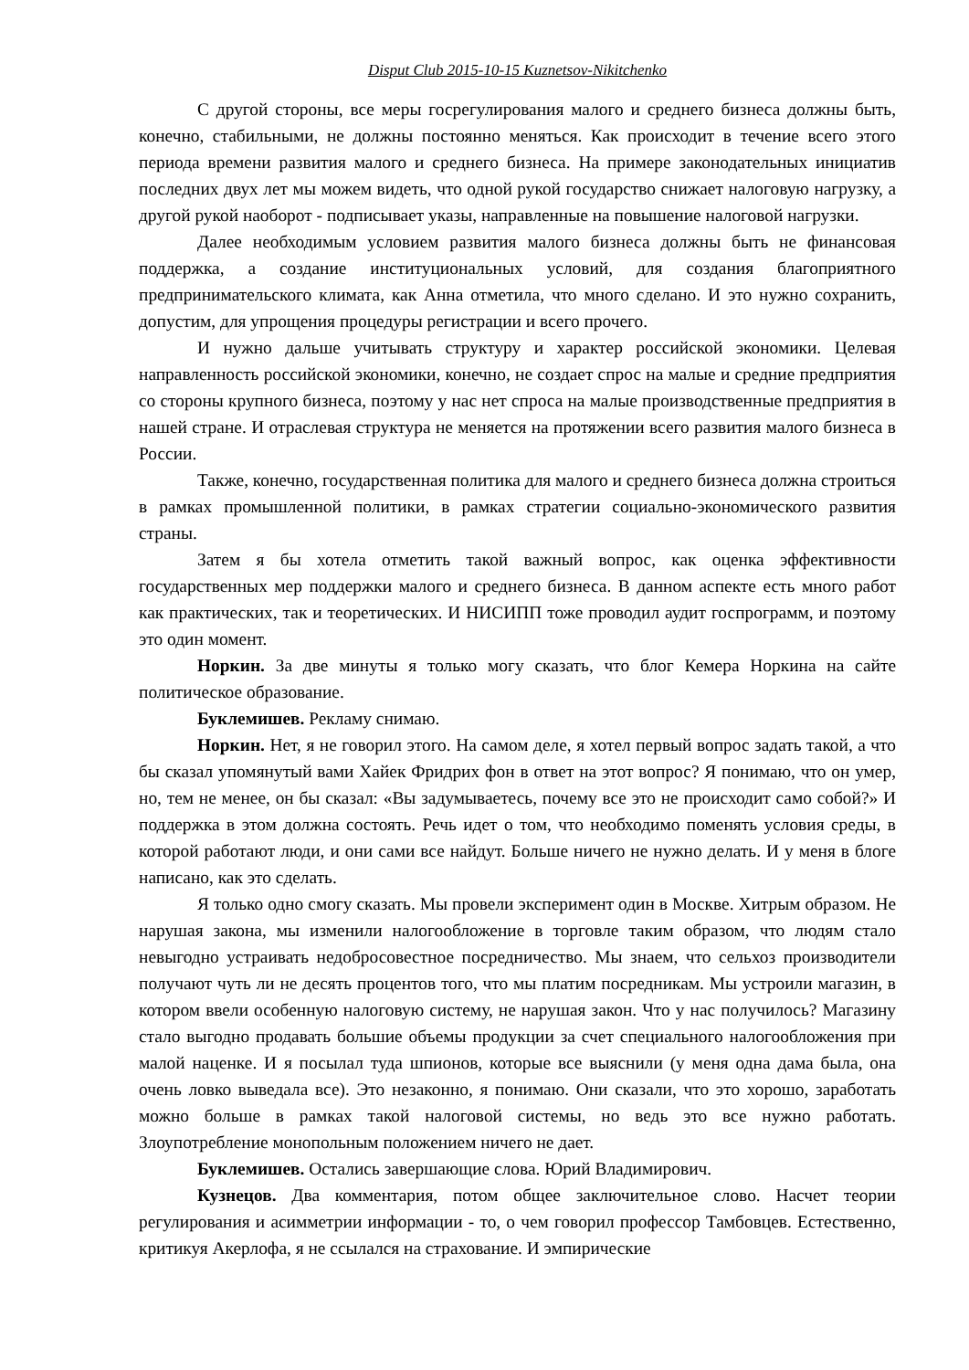Disput Club 2015-10-15 Kuznetsov-Nikitchenko
С другой стороны, все меры госрегулирования малого и среднего бизнеса должны быть, конечно, стабильными, не должны постоянно меняться. Как происходит в течение всего этого периода времени развития малого и среднего бизнеса. На примере законодательных инициатив последних двух лет мы можем видеть, что одной рукой государство снижает налоговую нагрузку, а другой рукой наоборот - подписывает указы, направленные на повышение налоговой нагрузки.
Далее необходимым условием развития малого бизнеса должны быть не финансовая поддержка, а создание институциональных условий, для создания благоприятного предпринимательского климата, как Анна отметила, что много сделано. И это нужно сохранить, допустим, для упрощения процедуры регистрации и всего прочего.
И нужно дальше учитывать структуру и характер российской экономики. Целевая направленность российской экономики, конечно, не создает спрос на малые и средние предприятия со стороны крупного бизнеса, поэтому у нас нет спроса на малые производственные предприятия в нашей стране. И отраслевая структура не меняется на протяжении всего развития малого бизнеса в России.
Также, конечно, государственная политика для малого и среднего бизнеса должна строиться в рамках промышленной политики, в рамках стратегии социально-экономического развития страны.
Затем я бы хотела отметить такой важный вопрос, как оценка эффективности государственных мер поддержки малого и среднего бизнеса. В данном аспекте есть много работ как практических, так и теоретических. И НИСИПП тоже проводил аудит госпрограмм, и поэтому это один момент.
Норкин. За две минуты я только могу сказать, что блог Кемера Норкина на сайте политическое образование.
Буклемишев. Рекламу снимаю.
Норкин. Нет, я не говорил этого. На самом деле, я хотел первый вопрос задать такой, а что бы сказал упомянутый вами Хайек Фридрих фон в ответ на этот вопрос? Я понимаю, что он умер, но, тем не менее, он бы сказал: «Вы задумываетесь, почему все это не происходит само собой?» И поддержка в этом должна состоять. Речь идет о том, что необходимо поменять условия среды, в которой работают люди, и они сами все найдут. Больше ничего не нужно делать. И у меня в блоге написано, как это сделать.
Я только одно смогу сказать. Мы провели эксперимент один в Москве. Хитрым образом. Не нарушая закона, мы изменили налогообложение в торговле таким образом, что людям стало невыгодно устраивать недобросовестное посредничество. Мы знаем, что сельхоз производители получают чуть ли не десять процентов того, что мы платим посредникам. Мы устроили магазин, в котором ввели особенную налоговую систему, не нарушая закон. Что у нас получилось? Магазину стало выгодно продавать большие объемы продукции за счет специального налогообложения при малой наценке. И я посылал туда шпионов, которые все выяснили (у меня одна дама была, она очень ловко выведала все). Это незаконно, я понимаю. Они сказали, что это хорошо, заработать можно больше в рамках такой налоговой системы, но ведь это все нужно работать. Злоупотребление монопольным положением ничего не дает.
Буклемишев. Остались завершающие слова. Юрий Владимирович.
Кузнецов. Два комментария, потом общее заключительное слово. Насчет теории регулирования и асимметрии информации - то, о чем говорил профессор Тамбовцев. Естественно, критикуя Акерлофа, я не ссылался на страхование. И эмпирические